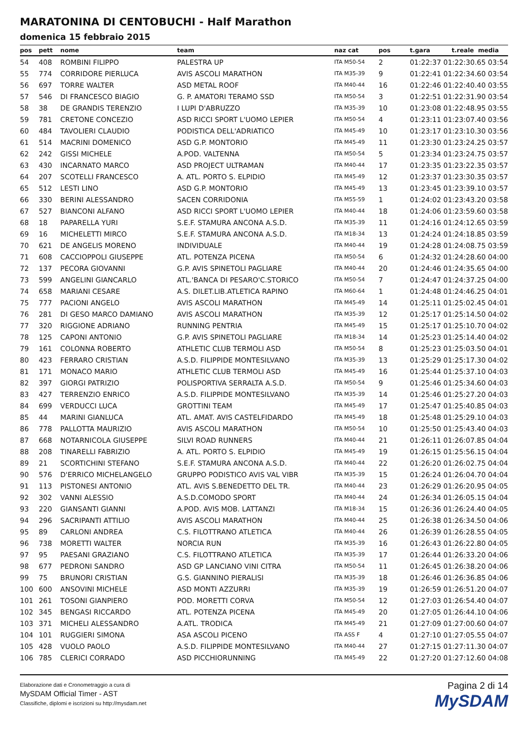MARATONINA DI CENTOBUCHI - Half Marathon
domenica 15 febbraio 2015
| pos | pett | nome | team | naz cat | pos | t.gara | t.reale media |
| --- | --- | --- | --- | --- | --- | --- | --- |
| 54 | 408 | ROMBINI FILIPPO | PALESTRA UP | ITA M50-54 | 2 | 01:22:37 01:22:30.65 03:54 | |
| 55 | 774 | CORRIDORE PIERLUCA | AVIS ASCOLI MARATHON | ITA M35-39 | 9 | 01:22:41 01:22:34.60 03:54 | |
| 56 | 697 | TORRE WALTER | ASD METAL ROOF | ITA M40-44 | 16 | 01:22:46 01:22:40.40 03:55 | |
| 57 | 546 | DI FRANCESCO BIAGIO | G. P. AMATORI TERAMO SSD | ITA M50-54 | 3 | 01:22:51 01:22:31.90 03:54 | |
| 58 | 38 | DE GRANDIS TERENZIO | I LUPI D'ABRUZZO | ITA M35-39 | 10 | 01:23:08 01:22:48.95 03:55 | |
| 59 | 781 | CRETONE CONCEZIO | ASD RICCI SPORT L'UOMO LEPIER | ITA M50-54 | 4 | 01:23:11 01:23:07.40 03:56 | |
| 60 | 484 | TAVOLIERI CLAUDIO | PODISTICA DELL'ADRIATICO | ITA M45-49 | 10 | 01:23:17 01:23:10.30 03:56 | |
| 61 | 514 | MACRINI DOMENICO | ASD G.P. MONTORIO | ITA M45-49 | 11 | 01:23:30 01:23:24.25 03:57 | |
| 62 | 242 | GISSI MICHELE | A.POD. VALTENNA | ITA M50-54 | 5 | 01:23:34 01:23:24.75 03:57 | |
| 63 | 430 | INCARNATO MARCO | ASD PROJECT ULTRAMAN | ITA M40-44 | 17 | 01:23:35 01:23:22.35 03:57 | |
| 64 | 207 | SCOTELLI FRANCESCO | A. ATL. PORTO S. ELPIDIO | ITA M45-49 | 12 | 01:23:37 01:23:30.35 03:57 | |
| 65 | 512 | LESTI LINO | ASD G.P. MONTORIO | ITA M45-49 | 13 | 01:23:45 01:23:39.10 03:57 | |
| 66 | 330 | BERINI ALESSANDRO | SACEN CORRIDONIA | ITA M55-59 | 1 | 01:24:02 01:23:43.20 03:58 | |
| 67 | 527 | BIANCONI ALFANO | ASD RICCI SPORT L'UOMO LEPIER | ITA M40-44 | 18 | 01:24:06 01:23:59.60 03:58 | |
| 68 | 18 | PAPARELLA YURI | S.E.F. STAMURA ANCONA A.S.D. | ITA M35-39 | 11 | 01:24:16 01:24:12.65 03:59 | |
| 69 | 16 | MICHELETTI MIRCO | S.E.F. STAMURA ANCONA A.S.D. | ITA M18-34 | 13 | 01:24:24 01:24:18.85 03:59 | |
| 70 | 621 | DE ANGELIS MORENO | INDIVIDUALE | ITA M40-44 | 19 | 01:24:28 01:24:08.75 03:59 | |
| 71 | 608 | CACCIOPPOLI GIUSEPPE | ATL. POTENZA PICENA | ITA M50-54 | 6 | 01:24:32 01:24:28.60 04:00 | |
| 72 | 137 | PECORA GIOVANNI | G.P. AVIS SPINETOLI PAGLIARE | ITA M40-44 | 20 | 01:24:46 01:24:35.65 04:00 | |
| 73 | 599 | ANGELINI GIANCARLO | ATL.'BANCA DI PESARO'C.STORICO | ITA M50-54 | 7 | 01:24:47 01:24:37.25 04:00 | |
| 74 | 658 | MARIANI CESARE | A.S. DILET.LIB.ATLETICA RAPINO | ITA M60-64 | 1 | 01:24:48 01:24:46.25 04:01 | |
| 75 | 777 | PACIONI ANGELO | AVIS ASCOLI MARATHON | ITA M45-49 | 14 | 01:25:11 01:25:02.45 04:01 | |
| 76 | 281 | DI GESO MARCO DAMIANO | AVIS ASCOLI MARATHON | ITA M35-39 | 12 | 01:25:17 01:25:14.50 04:02 | |
| 77 | 320 | RIGGIONE ADRIANO | RUNNING PENTRIA | ITA M45-49 | 15 | 01:25:17 01:25:10.70 04:02 | |
| 78 | 125 | CAPONI ANTONIO | G.P. AVIS SPINETOLI PAGLIARE | ITA M18-34 | 14 | 01:25:23 01:25:14.40 04:02 | |
| 79 | 161 | COLONNA ROBERTO | ATHLETIC CLUB TERMOLI ASD | ITA M50-54 | 8 | 01:25:23 01:25:03.50 04:01 | |
| 80 | 423 | FERRARO CRISTIAN | A.S.D. FILIPPIDE MONTESILVANO | ITA M35-39 | 13 | 01:25:29 01:25:17.30 04:02 | |
| 81 | 171 | MONACO MARIO | ATHLETIC CLUB TERMOLI ASD | ITA M45-49 | 16 | 01:25:44 01:25:37.10 04:03 | |
| 82 | 397 | GIORGI PATRIZIO | POLISPORTIVA SERRALTA A.S.D. | ITA M50-54 | 9 | 01:25:46 01:25:34.60 04:03 | |
| 83 | 427 | TERRENZIO ENRICO | A.S.D. FILIPPIDE MONTESILVANO | ITA M35-39 | 14 | 01:25:46 01:25:27.20 04:03 | |
| 84 | 699 | VERDUCCI LUCA | GROTTINI TEAM | ITA M45-49 | 17 | 01:25:47 01:25:40.85 04:03 | |
| 85 | 44 | MARINI GIANLUCA | ATL. AMAT. AVIS CASTELFIDARDO | ITA M45-49 | 18 | 01:25:48 01:25:29.10 04:03 | |
| 86 | 778 | PALLOTTA MAURIZIO | AVIS ASCOLI MARATHON | ITA M50-54 | 10 | 01:25:50 01:25:43.40 04:03 | |
| 87 | 668 | NOTARNICOLA GIUSEPPE | SILVI ROAD RUNNERS | ITA M40-44 | 21 | 01:26:11 01:26:07.85 04:04 | |
| 88 | 208 | TINARELLI FABRIZIO | A. ATL. PORTO S. ELPIDIO | ITA M45-49 | 19 | 01:26:15 01:25:56.15 04:04 | |
| 89 | 21 | SCORTICHINI STEFANO | S.E.F. STAMURA ANCONA A.S.D. | ITA M40-44 | 22 | 01:26:20 01:26:02.75 04:04 | |
| 90 | 576 | D'ERRICO MICHELANGELO | GRUPPO PODISTICO AVIS VAL VIBR | ITA M35-39 | 15 | 01:26:24 01:26:04.70 04:04 | |
| 91 | 113 | PISTONESI ANTONIO | ATL. AVIS S.BENEDETTO DEL TR. | ITA M40-44 | 23 | 01:26:29 01:26:20.95 04:05 | |
| 92 | 302 | VANNI ALESSIO | A.S.D.COMODO SPORT | ITA M40-44 | 24 | 01:26:34 01:26:05.15 04:04 | |
| 93 | 220 | GIANSANTI GIANNI | A.POD. AVIS MOB. LATTANZI | ITA M18-34 | 15 | 01:26:36 01:26:24.40 04:05 | |
| 94 | 296 | SACRIPANTI ATTILIO | AVIS ASCOLI MARATHON | ITA M40-44 | 25 | 01:26:38 01:26:34.50 04:06 | |
| 95 | 89 | CARLONI ANDREA | C.S. FILOTTRANO ATLETICA | ITA M40-44 | 26 | 01:26:39 01:26:28.55 04:05 | |
| 96 | 738 | MORETTI WALTER | NORCIA RUN | ITA M35-39 | 16 | 01:26:43 01:26:22.80 04:05 | |
| 97 | 95 | PAESANI GRAZIANO | C.S. FILOTTRANO ATLETICA | ITA M35-39 | 17 | 01:26:44 01:26:33.20 04:06 | |
| 98 | 677 | PEDRONI SANDRO | ASD GP LANCIANO VINI CITRA | ITA M50-54 | 11 | 01:26:45 01:26:38.20 04:06 | |
| 99 | 75 | BRUNORI CRISTIAN | G.S. GIANNINO PIERALISI | ITA M35-39 | 18 | 01:26:46 01:26:36.85 04:06 | |
| 100 | 600 | ANSOVINI MICHELE | ASD MONTI AZZURRI | ITA M35-39 | 19 | 01:26:59 01:26:51.20 04:07 | |
| 101 | 261 | TOSONI GIANPIERO | POD. MORETTI CORVA | ITA M50-54 | 12 | 01:27:03 01:26:54.40 04:07 | |
| 102 | 345 | BENGASI RICCARDO | ATL. POTENZA PICENA | ITA M45-49 | 20 | 01:27:05 01:26:44.10 04:06 | |
| 103 | 371 | MICHELI ALESSANDRO | A.ATL. TRODICA | ITA M45-49 | 21 | 01:27:09 01:27:00.60 04:07 | |
| 104 | 101 | RUGGIERI SIMONA | ASA ASCOLI PICENO | ITA ASS F | 4 | 01:27:10 01:27:05.55 04:07 | |
| 105 | 428 | VUOLO PAOLO | A.S.D. FILIPPIDE MONTESILVANO | ITA M40-44 | 27 | 01:27:15 01:27:11.30 04:07 | |
| 106 | 785 | CLERICI CORRADO | ASD PICCHIORUNNING | ITA M45-49 | 22 | 01:27:20 01:27:12.60 04:08 | |
Elaborazione dati e Cronometraggio a cura di
MySDAM Official Timer - AST
Classifiche, diplomi e iscrizioni su http://mysdam.net
Pagina 2 di 14
MySDAM